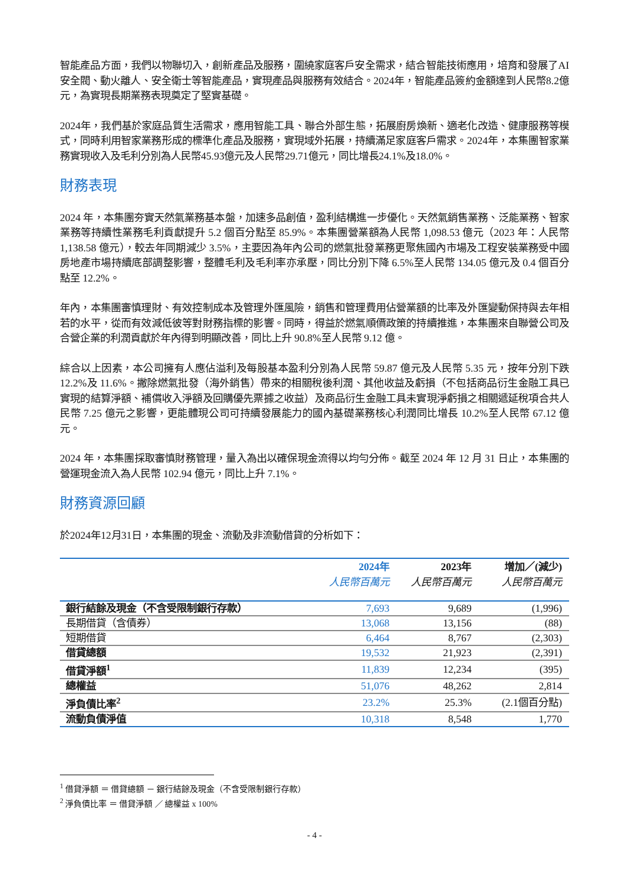智能產品方面，我們以物聯切入，創新產品及服務，圍繞家庭客戶安全需求，結合智能技術應用，培育和發展了AI安全閥、動火離人、安全衛士等智能產品，實現產品與服務有效結合。2024年，智能產品簽約金額達到人民幣8.2億元，為實現長期業務表現奠定了堅實基礎。
2024年，我們基於家庭品質生活需求，應用智能工具、聯合外部生態，拓展廚房煥新、適老化改造、健康服務等模式，同時利用智家業務形成的標準化產品及服務，實現域外拓展，持續滿足家庭客戶需求。2024年，本集團智家業務實現收入及毛利分別為人民幣45.93億元及人民幣29.71億元，同比增長24.1%及18.0%。
財務表現
2024 年，本集團夯實天然氣業務基本盤，加速多品創值，盈利結構進一步優化。天然氣銷售業務、泛能業務、智家業務等持續性業務毛利貢獻提升 5.2 個百分點至 85.9%。本集團營業額為人民幣 1,098.53 億元（2023 年：人民幣 1,138.58 億元），較去年同期減少 3.5%，主要因為年內公司的燃氣批發業務更聚焦國內市場及工程安裝業務受中國房地產市場持續底部調整影響，整體毛利及毛利率亦承壓，同比分別下降 6.5%至人民幣 134.05 億元及 0.4 個百分點至 12.2%。
年內，本集團審慎理財、有效控制成本及管理外匯風險，銷售和管理費用佔營業額的比率及外匯變動保持與去年相若的水平，從而有效減低彼等對財務指標的影響。同時，得益於燃氣順價政策的持續推進，本集團來自聯營公司及合營企業的利潤貢獻於年內得到明顯改善，同比上升 90.8%至人民幣 9.12 億。
綜合以上因素，本公司擁有人應佔溢利及每股基本盈利分別為人民幣 59.87 億元及人民幣 5.35 元，按年分別下跌 12.2%及 11.6%。撇除燃氣批發（海外銷售）帶來的相關稅後利潤、其他收益及虧損（不包括商品衍生金融工具已實現的結算淨額、補償收入淨額及回購優先票據之收益）及商品衍生金融工具未實現淨虧損之相關遞延稅項合共人民幣 7.25 億元之影響，更能體現公司可持續發展能力的國內基礎業務核心利潤同比增長 10.2%至人民幣 67.12 億元。
2024 年，本集團採取審慎財務管理，量入為出以確保現金流得以均勻分佈。截至 2024 年 12 月 31 日止，本集團的營運現金流入為人民幣 102.94 億元，同比上升 7.1%。
財務資源回顧
於2024年12月31日，本集團的現金、流動及非流動借貸的分析如下：
| | 2024年 | 2023年 | 增加／(減少) |
| --- | --- | --- | --- |
| | 人民幣百萬元 | 人民幣百萬元 | 人民幣百萬元 |
| 銀行結餘及現金（不含受限制銀行存款） | 7,693 | 9,689 | (1,996) |
| 長期借貸（含債券） | 13,068 | 13,156 | (88) |
| 短期借貸 | 6,464 | 8,767 | (2,303) |
| 借貸總額 | 19,532 | 21,923 | (2,391) |
| 借貸淨額<sup>1</sup> | 11,839 | 12,234 | (395) |
| 總權益 | 51,076 | 48,262 | 2,814 |
| 淨負債比率<sup>2</sup> | 23.2% | 25.3% | (2.1個百分點) |
| 流動負債淨值 | 10,318 | 8,548 | 1,770 |
<sup>1</sup> 借貸淨額 ＝ 借貸總額 － 銀行結餘及現金（不含受限制銀行存款）
<sup>2</sup> 淨負債比率 ＝ 借貸淨額 ／ 總權益 x 100%
- 4 -